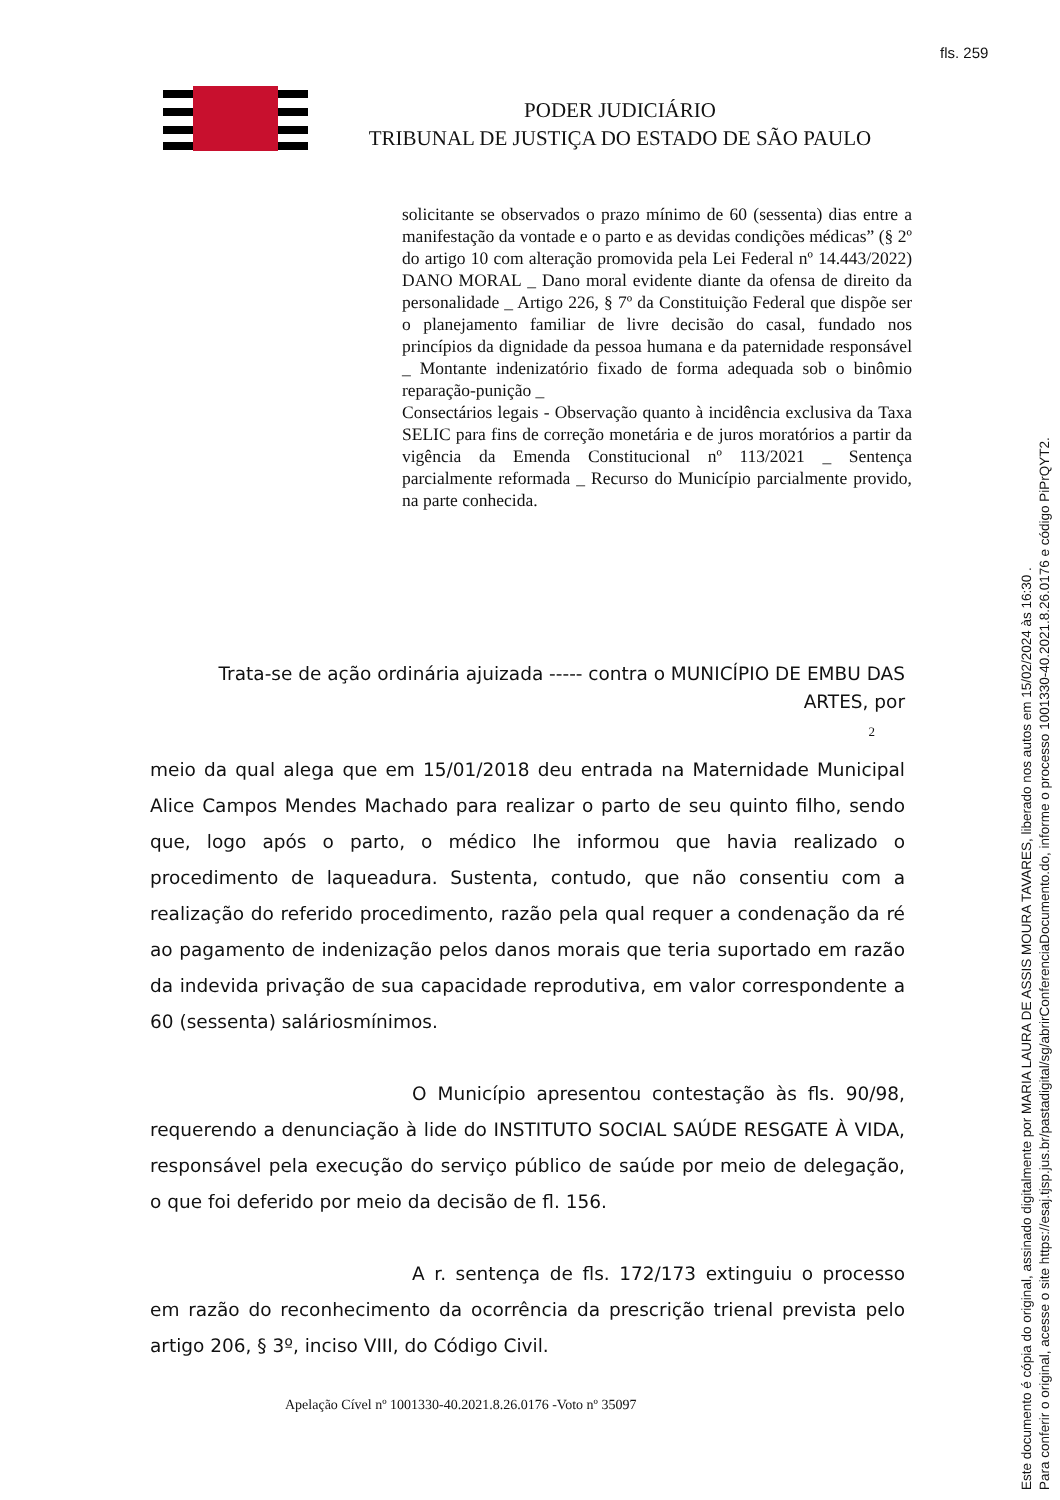fls. 259
PODER JUDICIÁRIO
TRIBUNAL DE JUSTIÇA DO ESTADO DE SÃO PAULO
solicitante se observados o prazo mínimo de 60 (sessenta) dias entre a manifestação da vontade e o parto e as devidas condições médicas” (§ 2º do artigo 10 com alteração promovida pela Lei Federal nº 14.443/2022) DANO MORAL _ Dano moral evidente diante da ofensa de direito da personalidade _ Artigo 226, § 7º da Constituição Federal que dispõe ser o planejamento familiar de livre decisão do casal, fundado nos princípios da dignidade da pessoa humana e da paternidade responsável _ Montante indenizatório fixado de forma adequada sob o binômio reparação-punição _
Consectários legais - Observação quanto à incidência exclusiva da Taxa SELIC para fins de correção monetária e de juros moratórios a partir da vigência da Emenda Constitucional nº 113/2021 _ Sentença parcialmente reformada _ Recurso do Município parcialmente provido, na parte conhecida.
Trata-se de ação ordinária ajuizada ----- contra o MUNICÍPIO DE EMBU DAS ARTES, por
2
meio da qual alega que em 15/01/2018 deu entrada na Maternidade Municipal Alice Campos Mendes Machado para realizar o parto de seu quinto filho, sendo que, logo após o parto, o médico lhe informou que havia realizado o procedimento de laqueadura. Sustenta, contudo, que não consentiu com a realização do referido procedimento, razão pela qual requer a condenação da ré ao pagamento de indenização pelos danos morais que teria suportado em razão da indevida privação de sua capacidade reprodutiva, em valor correspondente a 60 (sessenta) saláriosmínimos.
O Município apresentou contestação às fls. 90/98, requerendo a denunciação à lide do INSTITUTO SOCIAL SAÚDE RESGATE À VIDA, responsável pela execução do serviço público de saúde por meio de delegação, o que foi deferido por meio da decisão de fl. 156.
A r. sentença de fls. 172/173 extinguiu o processo em razão do reconhecimento da ocorrência da prescrição trienal prevista pelo artigo 206, § 3º, inciso VIII, do Código Civil.
Apelação Cível nº 1001330-40.2021.8.26.0176 -Voto nº 35097
Este documento é cópia do original, assinado digitalmente por MARIA LAURA DE ASSIS MOURA TAVARES, liberado nos autos em 15/02/2024 às 16:30 .
Para conferir o original, acesse o site https://esaj.tjsp.jus.br/pastadigital/sg/abrirConferenciaDocumento.do, informe o processo 1001330-40.2021.8.26.0176 e código PiPrQYT2.